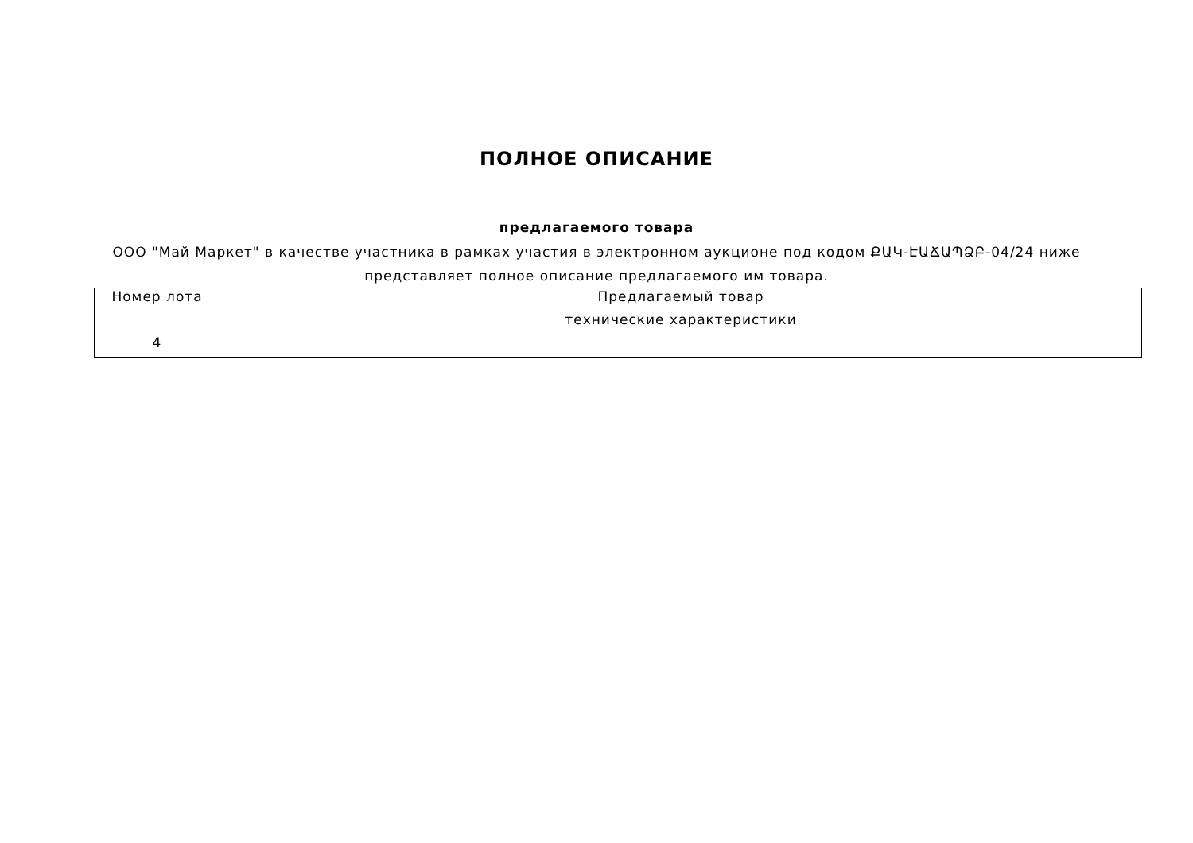ПОЛНОЕ ОПИСАНИЕ
предлагаемого товара
ООО "Май Маркет" в качестве участника в рамках участия в электронном аукционе под кодом ՔԱԿ-ԷԱՃԱՊՁԲ-04/24 ниже представляет полное описание предлагаемого им товара.
| Номер лота | Предлагаемый товар |
| | технические характеристики |
| 4 | |